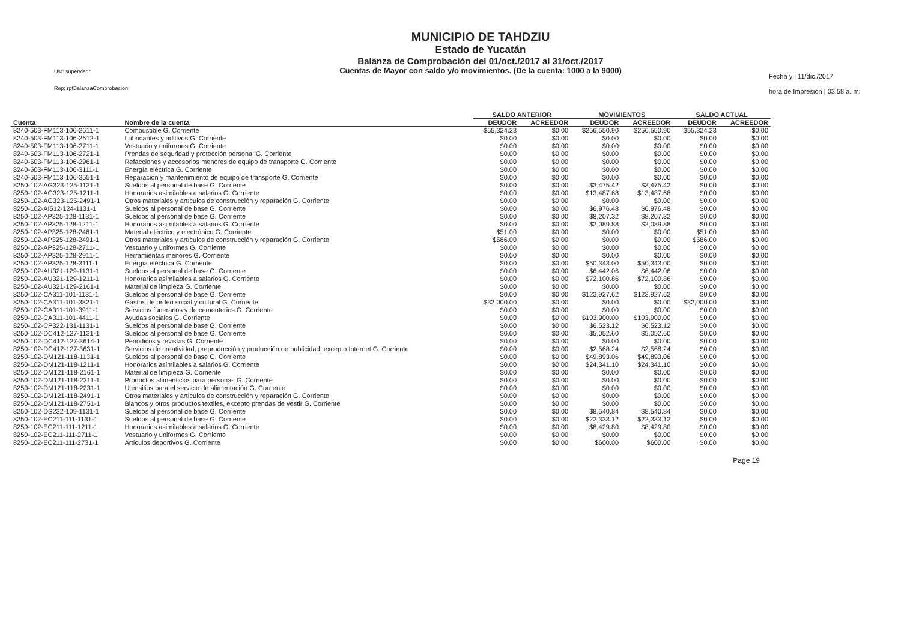Usr: supervisor
Rep: rptBalanzaComprobacion
MUNICIPIO DE TAHDZIU
Estado de Yucatán
Balanza de Comprobación del 01/oct./2017 al 31/oct./2017
Cuentas de Mayor con saldo y/o movimientos. (De la cuenta: 1000 a la 9000)
Fecha y | 11/dic./2017
hora de Impresión | 03:58 a. m.
| | | SALDO ANTERIOR | | MOVIMIENTOS | | SALDO ACTUAL | |
| --- | --- | --- | --- | --- | --- | --- | --- |
| Cuenta | Nombre de la cuenta | DEUDOR | ACREEDOR | DEUDOR | ACREEDOR | DEUDOR | ACREEDOR |
| 8240-503-FM113-106-2611-1 | Combustible G. Corriente | $55,324.23 | $0.00 | $256,550.90 | $256,550.90 | $55,324.23 | $0.00 |
| 8240-503-FM113-106-2612-1 | Lubricantes y aditivos G. Corriente | $0.00 | $0.00 | $0.00 | $0.00 | $0.00 | $0.00 |
| 8240-503-FM113-106-2711-1 | Vestuario y uniformes G. Corriente | $0.00 | $0.00 | $0.00 | $0.00 | $0.00 | $0.00 |
| 8240-503-FM113-106-2721-1 | Prendas de seguridad y protección personal G. Corriente | $0.00 | $0.00 | $0.00 | $0.00 | $0.00 | $0.00 |
| 8240-503-FM113-106-2961-1 | Refacciones y accesorios menores de equipo de transporte G. Corriente | $0.00 | $0.00 | $0.00 | $0.00 | $0.00 | $0.00 |
| 8240-503-FM113-106-3111-1 | Energía eléctrica G. Corriente | $0.00 | $0.00 | $0.00 | $0.00 | $0.00 | $0.00 |
| 8240-503-FM113-106-3551-1 | Reparación y mantenimiento de equipo de transporte G. Corriente | $0.00 | $0.00 | $0.00 | $0.00 | $0.00 | $0.00 |
| 8250-102-AG323-125-1131-1 | Sueldos al personal de base G. Corriente | $0.00 | $0.00 | $3,475.42 | $3,475.42 | $0.00 | $0.00 |
| 8250-102-AG323-125-1211-1 | Honorarios asimilables a salarios G. Corriente | $0.00 | $0.00 | $13,487.68 | $13,487.68 | $0.00 | $0.00 |
| 8250-102-AG323-125-2491-1 | Otros materiales y artículos de construcción y reparación G. Corriente | $0.00 | $0.00 | $0.00 | $0.00 | $0.00 | $0.00 |
| 8250-102-AI512-124-1131-1 | Sueldos al personal de base G. Corriente | $0.00 | $0.00 | $6,976.48 | $6,976.48 | $0.00 | $0.00 |
| 8250-102-AP325-128-1131-1 | Sueldos al personal de base G. Corriente | $0.00 | $0.00 | $8,207.32 | $8,207.32 | $0.00 | $0.00 |
| 8250-102-AP325-128-1211-1 | Honorarios asimilables a salarios G. Corriente | $0.00 | $0.00 | $2,089.88 | $2,089.88 | $0.00 | $0.00 |
| 8250-102-AP325-128-2461-1 | Material eléctrico y electrónico G. Corriente | $51.00 | $0.00 | $0.00 | $0.00 | $51.00 | $0.00 |
| 8250-102-AP325-128-2491-1 | Otros materiales y artículos de construcción y reparación G. Corriente | $586.00 | $0.00 | $0.00 | $0.00 | $586.00 | $0.00 |
| 8250-102-AP325-128-2711-1 | Vestuario y uniformes G. Corriente | $0.00 | $0.00 | $0.00 | $0.00 | $0.00 | $0.00 |
| 8250-102-AP325-128-2911-1 | Herramientas menores G. Corriente | $0.00 | $0.00 | $0.00 | $0.00 | $0.00 | $0.00 |
| 8250-102-AP325-128-3111-1 | Energía eléctrica G. Corriente | $0.00 | $0.00 | $50,343.00 | $50,343.00 | $0.00 | $0.00 |
| 8250-102-AU321-129-1131-1 | Sueldos al personal de base G. Corriente | $0.00 | $0.00 | $6,442.06 | $6,442.06 | $0.00 | $0.00 |
| 8250-102-AU321-129-1211-1 | Honorarios asimilables a salarios G. Corriente | $0.00 | $0.00 | $72,100.86 | $72,100.86 | $0.00 | $0.00 |
| 8250-102-AU321-129-2161-1 | Material de limpieza G. Corriente | $0.00 | $0.00 | $0.00 | $0.00 | $0.00 | $0.00 |
| 8250-102-CA311-101-1131-1 | Sueldos al personal de base G. Corriente | $0.00 | $0.00 | $123,927.62 | $123,927.62 | $0.00 | $0.00 |
| 8250-102-CA311-101-3821-1 | Gastos de orden social y cultural G. Corriente | $32,000.00 | $0.00 | $0.00 | $0.00 | $32,000.00 | $0.00 |
| 8250-102-CA311-101-3911-1 | Servicios funerarios y de cementerios G. Corriente | $0.00 | $0.00 | $0.00 | $0.00 | $0.00 | $0.00 |
| 8250-102-CA311-101-4411-1 | Ayudas sociales G. Corriente | $0.00 | $0.00 | $103,900.00 | $103,900.00 | $0.00 | $0.00 |
| 8250-102-CP322-131-1131-1 | Sueldos al personal de base G. Corriente | $0.00 | $0.00 | $6,523.12 | $6,523.12 | $0.00 | $0.00 |
| 8250-102-DC412-127-1131-1 | Sueldos al personal de base G. Corriente | $0.00 | $0.00 | $5,052.60 | $5,052.60 | $0.00 | $0.00 |
| 8250-102-DC412-127-3614-1 | Periódicos y revistas G. Corriente | $0.00 | $0.00 | $0.00 | $0.00 | $0.00 | $0.00 |
| 8250-102-DC412-127-3631-1 | Servicios de creatividad, preproducción y producción de publicidad, excepto Internet G. Corriente | $0.00 | $0.00 | $2,568.24 | $2,568.24 | $0.00 | $0.00 |
| 8250-102-DM121-118-1131-1 | Sueldos al personal de base G. Corriente | $0.00 | $0.00 | $49,893.06 | $49,893.06 | $0.00 | $0.00 |
| 8250-102-DM121-118-1211-1 | Honorarios asimilables a salarios G. Corriente | $0.00 | $0.00 | $24,341.10 | $24,341.10 | $0.00 | $0.00 |
| 8250-102-DM121-118-2161-1 | Material de limpieza G. Corriente | $0.00 | $0.00 | $0.00 | $0.00 | $0.00 | $0.00 |
| 8250-102-DM121-118-2211-1 | Productos alimenticios para personas G. Corriente | $0.00 | $0.00 | $0.00 | $0.00 | $0.00 | $0.00 |
| 8250-102-DM121-118-2231-1 | Utensilios para el servicio de alimentación G. Corriente | $0.00 | $0.00 | $0.00 | $0.00 | $0.00 | $0.00 |
| 8250-102-DM121-118-2491-1 | Otros materiales y artículos de construcción y reparación G. Corriente | $0.00 | $0.00 | $0.00 | $0.00 | $0.00 | $0.00 |
| 8250-102-DM121-118-2751-1 | Blancos y otros productos textiles, excepto prendas de vestir G. Corriente | $0.00 | $0.00 | $0.00 | $0.00 | $0.00 | $0.00 |
| 8250-102-DS232-109-1131-1 | Sueldos al personal de base G. Corriente | $0.00 | $0.00 | $8,540.84 | $8,540.84 | $0.00 | $0.00 |
| 8250-102-EC211-111-1131-1 | Sueldos al personal de base G. Corriente | $0.00 | $0.00 | $22,333.12 | $22,333.12 | $0.00 | $0.00 |
| 8250-102-EC211-111-1211-1 | Honorarios asimilables a salarios G. Corriente | $0.00 | $0.00 | $8,429.80 | $8,429.80 | $0.00 | $0.00 |
| 8250-102-EC211-111-2711-1 | Vestuario y uniformes G. Corriente | $0.00 | $0.00 | $0.00 | $0.00 | $0.00 | $0.00 |
| 8250-102-EC211-111-2731-1 | Artículos deportivos G. Corriente | $0.00 | $0.00 | $600.00 | $600.00 | $0.00 | $0.00 |
Page 19